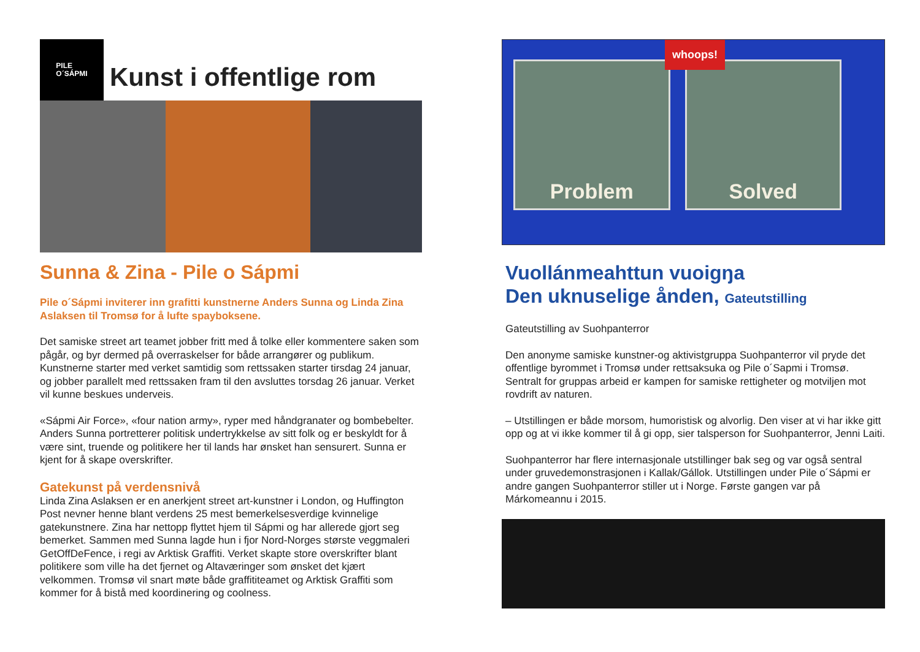PILE
O´SÁPMI
Kunst i offentlige rom
Sunna & Zina - Pile o Sápmi
Pile o´Sápmi inviterer inn grafitti kunstnerne Anders Sunna og Linda Zina Aslaksen til Tromsø for å lufte spayboksene.
Det samiske street art teamet jobber fritt med å tolke eller kommentere saken som pågår, og byr dermed på overraskelser for både arrangører og publikum. Kunstnerne starter med verket samtidig som rettssaken starter tirsdag 24 januar, og jobber parallelt med rettssaken fram til den avsluttes torsdag 26 januar. Verket vil kunne beskues underveis.
«Sápmi Air Force», «four nation army», ryper med håndgranater og bombebelter. Anders Sunna portretterer politisk undertrykkelse av sitt folk og er beskyldt for å være sint, truende og politikere her til lands har ønsket han sensurert. Sunna er kjent for å skape overskrifter.
Gatekunst på verdensnivå
Linda Zina Aslaksen er en anerkjent street art-kunstner i London, og Huffington Post nevner henne blant verdens 25 mest bemerkelsesverdige kvinnelige gatekunstnere. Zina har nettopp flyttet hjem til Sápmi og har allerede gjort seg bemerket. Sammen med Sunna lagde hun i fjor Nord-Norges største veggmaleri GetOffDeFence, i regi av Arktisk Graffiti. Verket skapte store overskrifter blant politikere som ville ha det fjernet og Altaværinger som ønsket det kjært velkommen. Tromsø vil snart møte både graffititeamet og Arktisk Graffiti som kommer for å bistå med koordinering og coolness.
whoops!
Problem Solved
Vuollánmeahttun vuoigŋa
Den uknuselige ånden, Gateutstilling
Gateutstilling av Suohpanterror
Den anonyme samiske kunstner-og aktivistgruppa Suohpanterror vil pryde det offentlige byrommet i Tromsø under rettsaksuka og Pile o´Sapmi i Tromsø. Sentralt for gruppas arbeid er kampen for samiske rettigheter og motviljen mot rovdrift av naturen.
– Utstillingen er både morsom, humoristisk og alvorlig. Den viser at vi har ikke gitt opp og at vi ikke kommer til å gi opp, sier talsperson for Suohpanterror, Jenni Laiti.
Suohpanterror har flere internasjonale utstillinger bak seg og var også sentral under gruvedemonstrasjonen i Kallak/Gállok. Utstillingen under Pile o´Sápmi er andre gangen Suohpanterror stiller ut i Norge. Første gangen var på Márkomeannu i 2015.